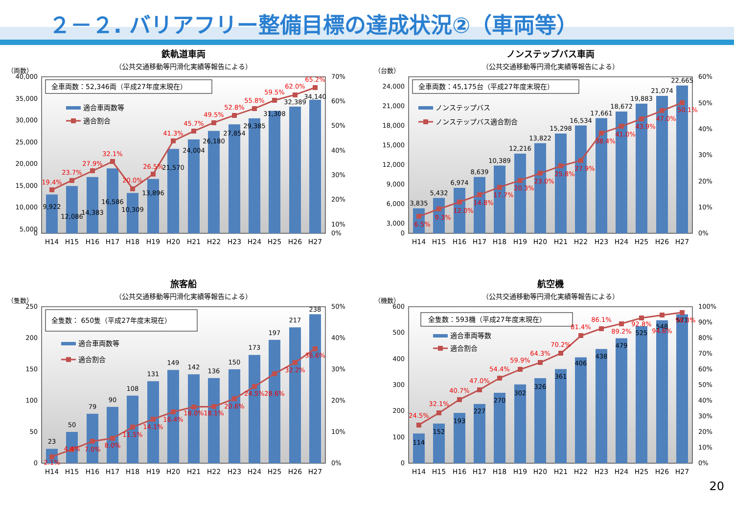２－２. バリアフリー整備目標の達成状況②（車両等）
鉄軌道車両
（公共交通移動等円滑化実績等報告による）
（両数）
40,000
35,000
30,000
25,000
20,000
15,000
10,000
5,000
0
70%
60%
50%
40%
30%
20%
10%
0%
全車両数：52,346両（平成27年度末現在）
適合車両数等
適合割合
9,922
12,086
14,383
16,586
10,309
13,896
21,570
24,004
26,180
27,854
29,385
31,308
32,389
34,140
19.4%
23.7%
27.9%
32.1%
20.0%
26.5%
41.3%
45.7%
49.5%
52.8%
55.8%
59.5%
62.0%
65.2%
H14
H15
H16
H17
H18
H19
H20
H21
H22
H23
H24
H25
H26
H27
ノンステップバス車両
（公共交通移動等円滑化実績等報告による）
（台数）
24,000
21,000
18,000
15,000
12,000
9,000
6,000
3,000
0
60%
50%
40%
30%
20%
10%
0%
全車両数：45,175台（平成27年度末現在）
ノンステップバス
ノンステップバス適合割合
3,835
5,432
6,974
8,639
10,389
12,216
13,822
15,298
16,534
17,661
18,672
19,883
21,074
22,665
6.5%
9.3%
12.0%
14.8%
17.7%
20.3%
23.0%
25.8%
27.9%
38.4%
41.0%
43.9%
47.0%
50.1%
H14
H15
H16
H17
H18
H19
H20
H21
H22
H23
H24
H25
H26
H27
旅客船
（公共交通移動等円滑化実績等報告による）
（隻数）
250
200
150
100
50
0
50%
40%
30%
20%
10%
0%
全隻数： 650隻（平成27年度末現在）
適合車両数等
適合割合
23
50
79
90
108
131
149
142
136
150
173
197
217
238
2.1%
4.4%
7.0%
8.0%
11.5%
14.1%
16.4%
18.0%
18.1%
20.6%
24.5%
28.6%
32.2%
36.6%
H14
H15
H16
H17
H18
H19
H20
H21
H22
H23
H24
H25
H26
H27
航空機
（公共交通移動等円滑化実績等報告による）
（機数）
600
500
400
300
200
100
0
100%
90%
80%
70%
60%
50%
40%
30%
20%
10%
0%
全隻数：593機（平成27年度末現在）
適合車両等数
適合割合
114
152
193
227
270
302
326
361
406
438
479
525
548
571
24.5%
32.1%
40.7%
47.0%
54.4%
59.9%
64.3%
70.2%
81.4%
86.1%
89.2%
92.8%
94.6%
96.3%
H14
H15
H16
H17
H18
H19
H20
H21
H22
H23
H24
H25
H26
H27
20